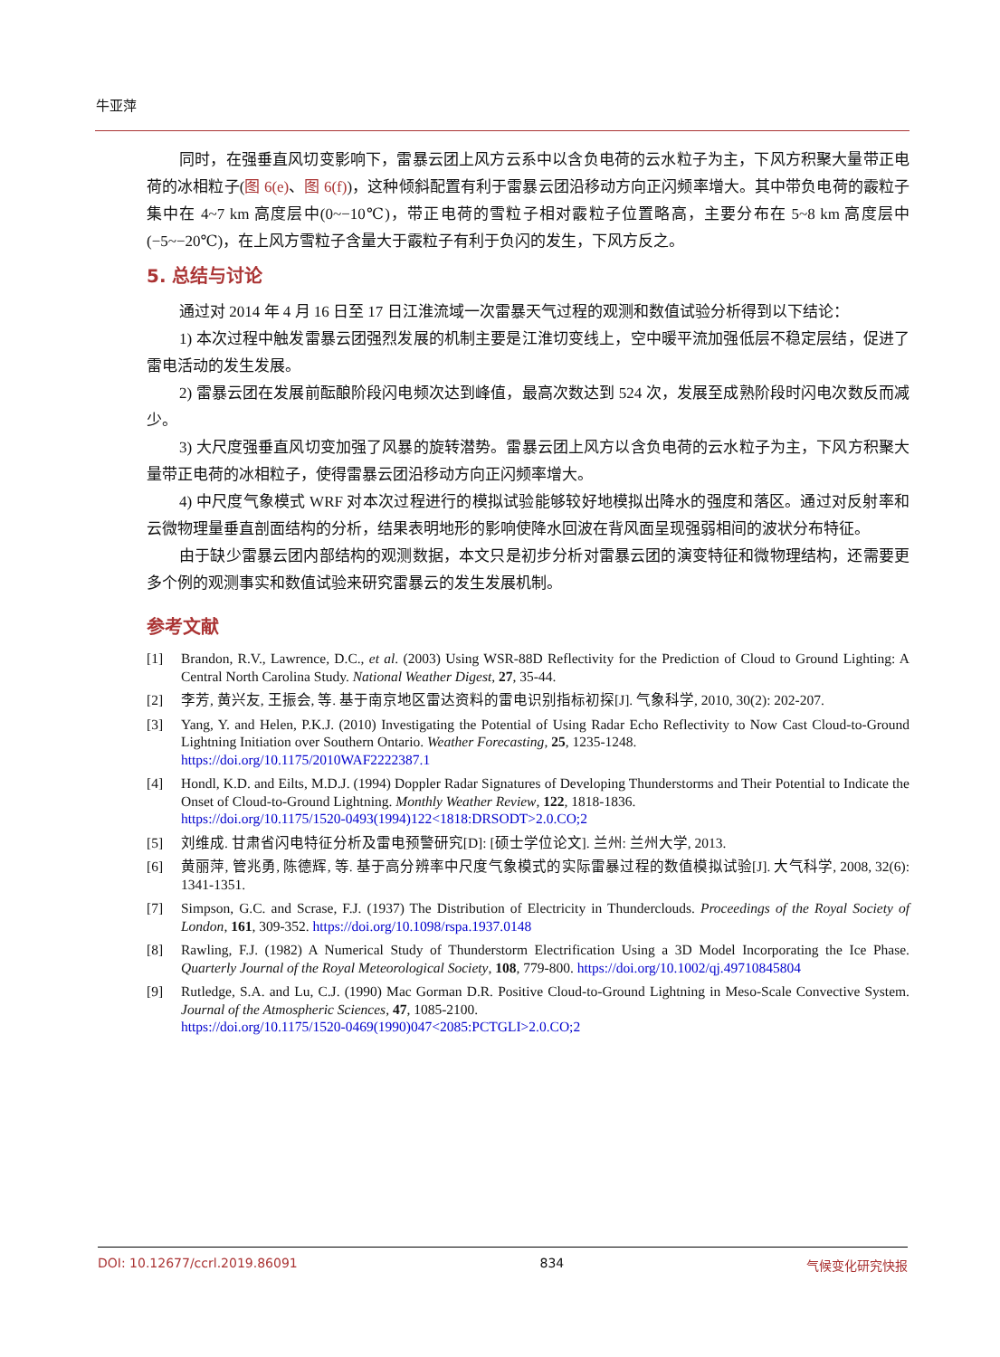牛亚萍
同时，在强垂直风切变影响下，雷暴云团上风方云系中以含负电荷的云水粒子为主，下风方积聚大量带正电荷的冰相粒子(图 6(e)、图 6(f))，这种倾斜配置有利于雷暴云团沿移动方向正闪频率增大。其中带负电荷的霰粒子集中在 4~7 km 高度层中(0~−10℃)，带正电荷的雪粒子相对霰粒子位置略高，主要分布在 5~8 km 高度层中(−5~−20℃)，在上风方雪粒子含量大于霰粒子有利于负闪的发生，下风方反之。
5. 总结与讨论
通过对 2014 年 4 月 16 日至 17 日江淮流域一次雷暴天气过程的观测和数值试验分析得到以下结论：
1) 本次过程中触发雷暴云团强烈发展的机制主要是江淮切变线上，空中暖平流加强低层不稳定层结，促进了雷电活动的发生发展。
2) 雷暴云团在发展前酝酿阶段闪电频次达到峰值，最高次数达到 524 次，发展至成熟阶段时闪电次数反而减少。
3) 大尺度强垂直风切变加强了风暴的旋转潜势。雷暴云团上风方以含负电荷的云水粒子为主，下风方积聚大量带正电荷的冰相粒子，使得雷暴云团沿移动方向正闪频率增大。
4) 中尺度气象模式 WRF 对本次过程进行的模拟试验能够较好地模拟出降水的强度和落区。通过对反射率和云微物理量垂直剖面结构的分析，结果表明地形的影响使降水回波在背风面呈现强弱相间的波状分布特征。
由于缺少雷暴云团内部结构的观测数据，本文只是初步分析对雷暴云团的演变特征和微物理结构，还需要更多个例的观测事实和数值试验来研究雷暴云的发生发展机制。
参考文献
[1] Brandon, R.V., Lawrence, D.C., et al. (2003) Using WSR-88D Reflectivity for the Prediction of Cloud to Ground Lighting: A Central North Carolina Study. National Weather Digest, 27, 35-44.
[2] 李芳, 黄兴友, 王振会, 等. 基于南京地区雷达资料的雷电识别指标初探[J]. 气象科学, 2010, 30(2): 202-207.
[3] Yang, Y. and Helen, P.K.J. (2010) Investigating the Potential of Using Radar Echo Reflectivity to Now Cast Cloud-to-Ground Lightning Initiation over Southern Ontario. Weather Forecasting, 25, 1235-1248.
https://doi.org/10.1175/2010WAF2222387.1
[4] Hondl, K.D. and Eilts, M.D.J. (1994) Doppler Radar Signatures of Developing Thunderstorms and Their Potential to Indicate the Onset of Cloud-to-Ground Lightning. Monthly Weather Review, 122, 1818-1836.
https://doi.org/10.1175/1520-0493(1994)122<1818:DRSODT>2.0.CO;2
[5] 刘维成. 甘肃省闪电特征分析及雷电预警研究[D]: [硕士学位论文]. 兰州: 兰州大学, 2013.
[6] 黄丽萍, 管兆勇, 陈德辉, 等. 基于高分辨率中尺度气象模式的实际雷暴过程的数值模拟试验[J]. 大气科学, 2008, 32(6): 1341-1351.
[7] Simpson, G.C. and Scrase, F.J. (1937) The Distribution of Electricity in Thunderclouds. Proceedings of the Royal Society of London, 161, 309-352. https://doi.org/10.1098/rspa.1937.0148
[8] Rawling, F.J. (1982) A Numerical Study of Thunderstorm Electrification Using a 3D Model Incorporating the Ice Phase. Quarterly Journal of the Royal Meteorological Society, 108, 779-800. https://doi.org/10.1002/qj.49710845804
[9] Rutledge, S.A. and Lu, C.J. (1990) Mac Gorman D.R. Positive Cloud-to-Ground Lightning in Meso-Scale Convective System. Journal of the Atmospheric Sciences, 47, 1085-2100.
https://doi.org/10.1175/1520-0469(1990)047<2085:PCTGLI>2.0.CO;2
DOI: 10.12677/ccrl.2019.86091 834 气候变化研究快报